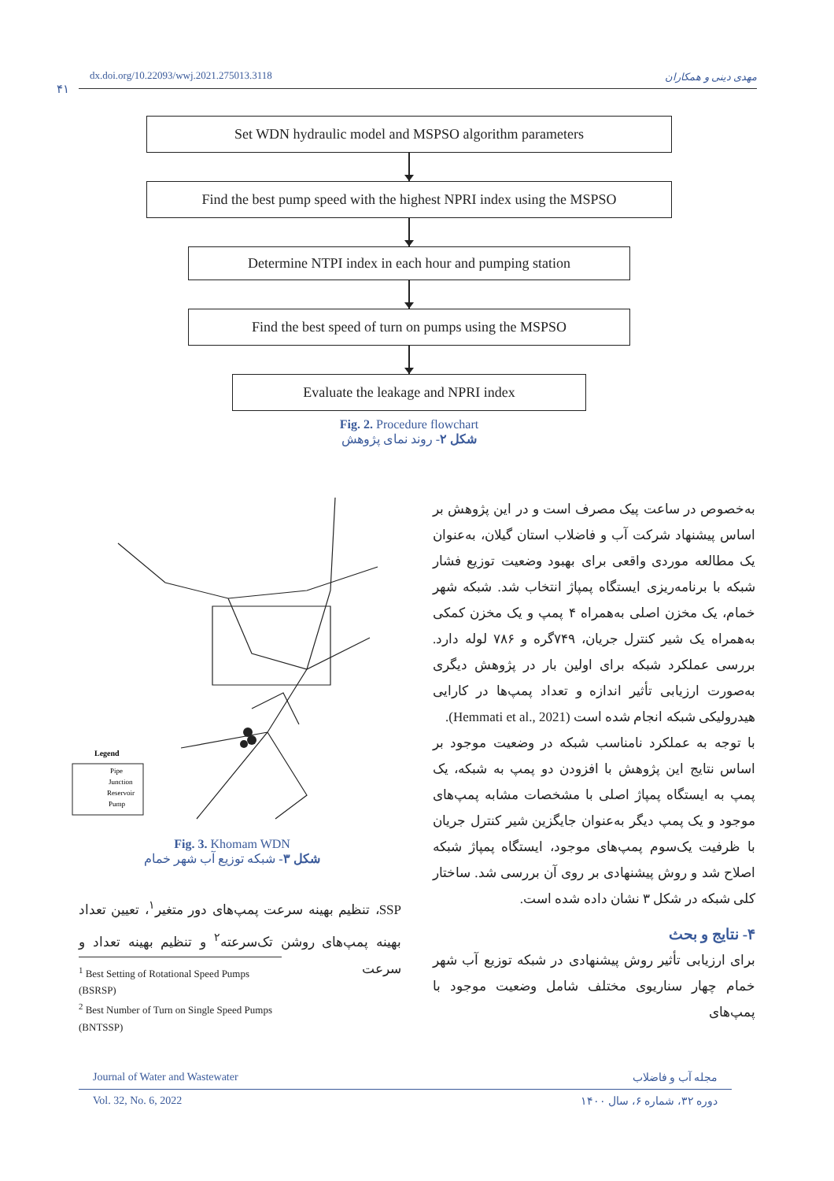dx.doi.org/10.22093/wwj.2021.275013.3118 مهدی دینی و همکاران
۴۱
Set WDN hydraulic model and MSPSO algorithm parameters
Find the best pump speed with the highest NPRI index using the MSPSO
Determine NTPI index in each hour and pumping station
Find the best speed of turn on pumps using the MSPSO
Evaluate the leakage and NPRI index
Fig. 2. Procedure flowchart
شکل ۲- روند نمای پژوهش
Legend
Pipe
Junction
Reservoir
Pump
Fig. 3. Khomam WDN
شکل ۳- شبکه توزیع آب شهر خمام
به‌خصوص در ساعت پیک مصرف است و در این پژوهش بر اساس پیشنهاد شرکت آب و فاضلاب استان گیلان، به‌عنوان یک مطالعه موردی واقعی برای بهبود وضعیت توزیع فشار شبکه با برنامه‌ریزی ایستگاه پمپاژ انتخاب شد. شبکه شهر خمام، یک مخزن اصلی به‌همراه ۴ پمپ و یک مخزن کمکی به‌همراه یک شیر کنترل جریان، ۷۴۹گره و ۷۸۶ لوله دارد. بررسی عملکرد شبکه برای اولین بار در پژوهش دیگری به‌صورت ارزیابی تأثیر اندازه و تعداد پمپ‌ها در کارایی هیدرولیکی شبکه انجام شده است (Hemmati et al., 2021).
با توجه به عملکرد نامناسب شبکه در وضعیت موجود بر اساس نتایج این پژوهش با افزودن دو پمپ به شبکه، یک پمپ به ایستگاه پمپاژ اصلی با مشخصات مشابه پمپ‌های موجود و یک پمپ دیگر به‌عنوان جایگزین شیر کنترل جریان با ظرفیت یک‌سوم پمپ‌های موجود، ایستگاه پمپاژ شبکه اصلاح شد و روش پیشنهادی بر روی آن بررسی شد. ساختار کلی شبکه در شکل ۳ نشان داده شده است.
۴- نتایج و بحث
برای ارزیابی تأثیر روش پیشنهادی در شبکه توزیع آب شهر خمام چهار سناریوی مختلف شامل وضعیت موجود با پمپ‌های
SSP، تنظیم بهینه سرعت پمپ‌های دور متغیر<sup>۱</sup>، تعیین تعداد بهینه پمپ‌های روشن تک‌سرعته<sup>۲</sup> و تنظیم بهینه تعداد و سرعت
<sup>1</sup> Best Setting of Rotational Speed Pumps (BSRSP)
<sup>2</sup> Best Number of Turn on Single Speed Pumps (BNTSSP)
Journal of Water and Wastewater مجله آب و فاضلاب
Vol. 32, No. 6, 2022 دوره ۳۲، شماره ۶، سال ۱۴۰۰